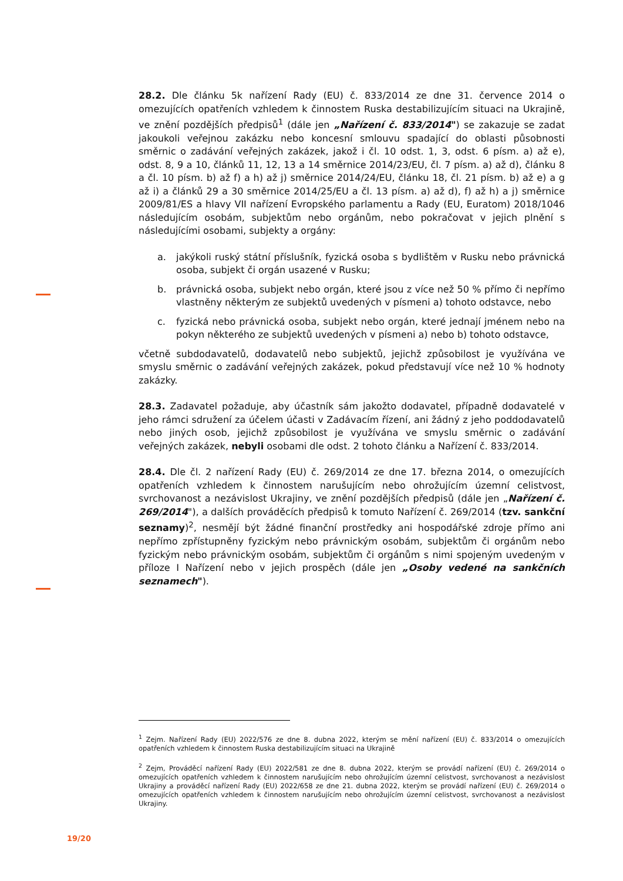28.2. Dle článku 5k nařízení Rady (EU) č. 833/2014 ze dne 31. července 2014 o omezujících opatřeních vzhledem k činnostem Ruska destabilizujícím situaci na Ukrajině, ve znění pozdějších předpisů<sup>1</sup> (dále jen „Nařízení č. 833/2014") se zakazuje se zadat jakoukoli veřejnou zakázku nebo koncesní smlouvu spadající do oblasti působnosti směrnic o zadávání veřejných zakázek, jakož i čl. 10 odst. 1, 3, odst. 6 písm. a) až e), odst. 8, 9 a 10, článků 11, 12, 13 a 14 směrnice 2014/23/EU, čl. 7 písm. a) až d), článku 8 a čl. 10 písm. b) až f) a h) až j) směrnice 2014/24/EU, článku 18, čl. 21 písm. b) až e) a g až i) a článků 29 a 30 směrnice 2014/25/EU a čl. 13 písm. a) až d), f) až h) a j) směrnice 2009/81/ES a hlavy VII nařízení Evropského parlamentu a Rady (EU, Euratom) 2018/1046 následujícím osobám, subjektům nebo orgánům, nebo pokračovat v jejich plnění s následujícími osobami, subjekty a orgány:
a. jakýkoli ruský státní příslušník, fyzická osoba s bydlištěm v Rusku nebo právnická osoba, subjekt či orgán usazené v Rusku;
b. právnická osoba, subjekt nebo orgán, které jsou z více než 50 % přímo či nepřímo vlastněny některým ze subjektů uvedených v písmeni a) tohoto odstavce, nebo
c. fyzická nebo právnická osoba, subjekt nebo orgán, které jednají jménem nebo na pokyn některého ze subjektů uvedených v písmeni a) nebo b) tohoto odstavce,
včetně subdodavatelů, dodavatelů nebo subjektů, jejichž způsobilost je využívána ve smyslu směrnic o zadávání veřejných zakázek, pokud představují více než 10 % hodnoty zakázky.
28.3. Zadavatel požaduje, aby účastník sám jakožto dodavatel, případně dodavatelé v jeho rámci sdružení za účelem účasti v Zadávacím řízení, ani žádný z jeho poddodavatelů nebo jiných osob, jejichž způsobilost je využívána ve smyslu směrnic o zadávání veřejných zakázek, nebyli osobami dle odst. 2 tohoto článku a Nařízení č. 833/2014.
28.4. Dle čl. 2 nařízení Rady (EU) č. 269/2014 ze dne 17. března 2014, o omezujících opatřeních vzhledem k činnostem narušujícím nebo ohrožujícím územní celistvost, svrchovanost a nezávislost Ukrajiny, ve znění pozdějších předpisů (dále jen „Nařízení č. 269/2014"), a dalších prováděcích předpisů k tomuto Nařízení č. 269/2014 (tzv. sankční seznamy)<sup>2</sup>, nesmějí být žádné finanční prostředky ani hospodářské zdroje přímo ani nepřímo zpřístupněny fyzickým nebo právnickým osobám, subjektům či orgánům nebo fyzickým nebo právnickým osobám, subjektům či orgánům s nimi spojeným uvedeným v příloze I Nařízení nebo v jejich prospěch (dále jen „Osoby vedené na sankčních seznamech").
<sup>1</sup> Zejm. Nařízení Rady (EU) 2022/576 ze dne 8. dubna 2022, kterým se mění nařízení (EU) č. 833/2014 o omezujících opatřeních vzhledem k činnostem Ruska destabilizujícím situaci na Ukrajině
<sup>2</sup> Zejm, Prováděcí nařízení Rady (EU) 2022/581 ze dne 8. dubna 2022, kterým se provádí nařízení (EU) č. 269/2014 o omezujících opatřeních vzhledem k činnostem narušujícím nebo ohrožujícím územní celistvost, svrchovanost a nezávislost Ukrajiny a prováděcí nařízení Rady (EU) 2022/658 ze dne 21. dubna 2022, kterým se provádí nařízení (EU) č. 269/2014 o omezujících opatřeních vzhledem k činnostem narušujícím nebo ohrožujícím územní celistvost, svrchovanost a nezávislost Ukrajiny.
19/20